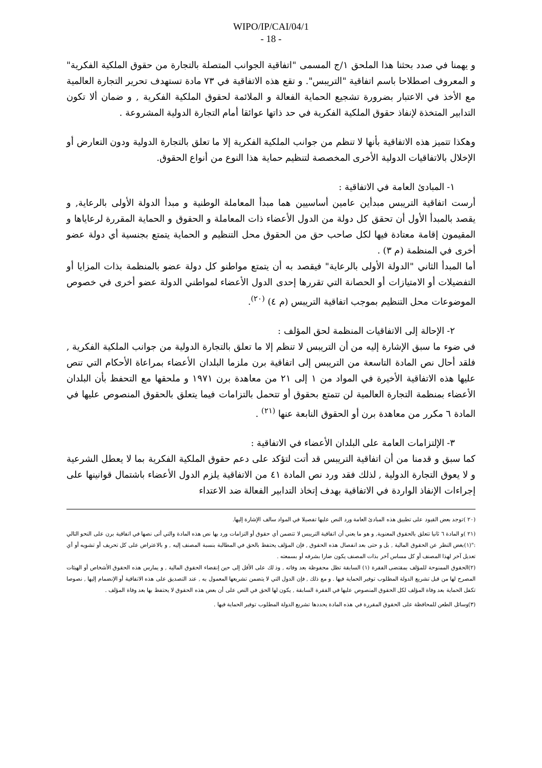WIPO/IP/CAI/04/1
- 18 -
و يهمنا في صدد بحثنا هذا الملحق ١/ج المسمى "اتفاقية الجوانب المتصلة بالتجارة من حقوق الملكية الفكرية" و المعروف اصطلاحا باسم اتفاقية "التريبس". و تقع هذه الاتفاقية في ٧٣ مادة تستهدف تحرير التجارة العالمية مع الأخذ في الاعتبار بضرورة تشجيع الحماية الفعالة و الملائمة لحقوق الملكية الفكرية , و ضمان ألا تكون التدابير المتخذة لإنفاذ حقوق الملكية الفكرية في حد ذاتها عوائقا أمام التجارة الدولية المشروعة .
وهكذا تتميز هذه الاتفاقية بأنها لا تنظم من جوانب الملكية الفكرية إلا ما تعلق بالتجارة الدولية ودون التعارض أو الإخلال بالاتفاقيات الدولية الأخرى المخصصة لتنظيم حماية هذا النوع من أنواع الحقوق.
١- المبادئ العامة في الاتفاقية :
أرست اتفاقية التريبس مبدأين عامين أساسيين هما مبدأ المعاملة الوطنية و مبدأ الدولة الأولى بالرعاية, و يقصد بالمبدأ الأول أن تحقق كل دولة من الدول الأعضاء ذات المعاملة و الحقوق و الحماية المقررة لرعاياها و المقيمون إقامة معتادة فيها لكل صاحب حق من الحقوق محل التنظيم و الحماية يتمتع بجنسية أي دولة عضو أخرى في المنظمة (م ٣) .
أما المبدأ الثاني "الدولة الأولى بالرعاية" فيقصد به أن يتمتع مواطنو كل دولة عضو بالمنظمة بذات المزايا أو التفضيلات أو الامتيازات أو الحصانة التي تقررها إحدى الدول الأعضاء لمواطني الدولة عضو أخرى في خصوص الموضوعات محل التنظيم بموجب اتفاقية التريبس (م ٤) <sup>(٢٠)</sup>.
٢- الإحالة إلى الاتفاقيات المنظمة لحق المؤلف :
في ضوء ما سبق الإشارة إليه من أن التريبس لا تنظم إلا ما تعلق بالتجارة الدولية من جوانب الملكية الفكرية , فلقد أحال نص المادة التاسعة من التريبس إلى اتفاقية برن ملزما البلدان الأعضاء بمراعاة الأحكام التي تنص عليها هذه الاتفاقية الأخيرة في المواد من ١ إلى ٢١ من معاهدة برن ١٩٧١ و ملحقها مع التحفظ بأن البلدان الأعضاء بمنظمة التجارة العالمية لن تتمتع بحقوق أو تتحمل بالتزامات فيما يتعلق بالحقوق المنصوص عليها في المادة ٦ مكرر من معاهدة برن أو الحقوق النابعة عنها <sup>(٢١)</sup> .
٣- الإلتزامات العامة على البلدان الأعضاء في الاتفاقية :
كما سبق و قدمنا من أن اتفاقية التريبس قد أتت لتؤكد على دعم حقوق الملكية الفكرية بما لا يعطل الشرعية و لا يعوق التجارة الدولية , لذلك فقد ورد نص المادة ٤١ من الاتفاقية يلزم الدول الأعضاء باشتمال قوانينها على إجراءات الإنفاذ الواردة في الاتفاقية بهدف إتخاذ التدابير الفعالة ضد الاعتداء
(٢٠ )توجد بعض القيود على تطبيق هذه المبادئ العامة ورد النص عليها تفصيلا في المواد سالف الإشارة إليها.
(٢١ )و المادة ٦ ثانيا تتعلق بالحقوق المعنوية, و هو ما يعني أن اتفاقية التريبس لا تتضمن أي حقوق أو التزامات ورد بها نص هذه المادة والتي أتى نصها في اتفاقية برن على النحو التالي :"(١)بغض النظر عن الحقوق المالية , بل و حتى بعد انفصال هذه الحقوق , فإن المؤلف يحتفظ بالحق في المطالبة بنسبة المصنف إليه , و بالاعتراض على كل تحريف أو تشويه أو أي تعديل آخر لهذا المصنف أو كل مساس آخر بذات المصنف يكون ضارا بشرفه أو بسمعته .
(٢)الحقوق الممنوحة للمؤلف بمقتضى الفقرة (١) السابقة تظل محفوظة بعد وفاته , وذ لك على الأقل إلى حين إنقضاء الحقوق المالية , و يمارس هذه الحقوق الأشخاص أو الهيئات المصرح لها من قبل تشريع الدولة المطلوب توفير الحماية فيها . و مع ذلك , فإن الدول التي لا يتضمن تشريعها المعمول به , عند التصديق على هذه الاتفاقية أو الإنضمام إليها , نصوصا تكفل الحماية بعد وفاة المؤلف لكل الحقوق المنصوص عليها في الفقرة السابقة , يكون لها الحق في النص على أن بعض هذه الحقوق لا يحتفظ بها بعد وفاة المؤلف .
(٣)وسائل الطعن للمحافظة على الحقوق المقررة في هذه المادة يحددها تشريع الدولة المطلوب توفير الحماية فيها .